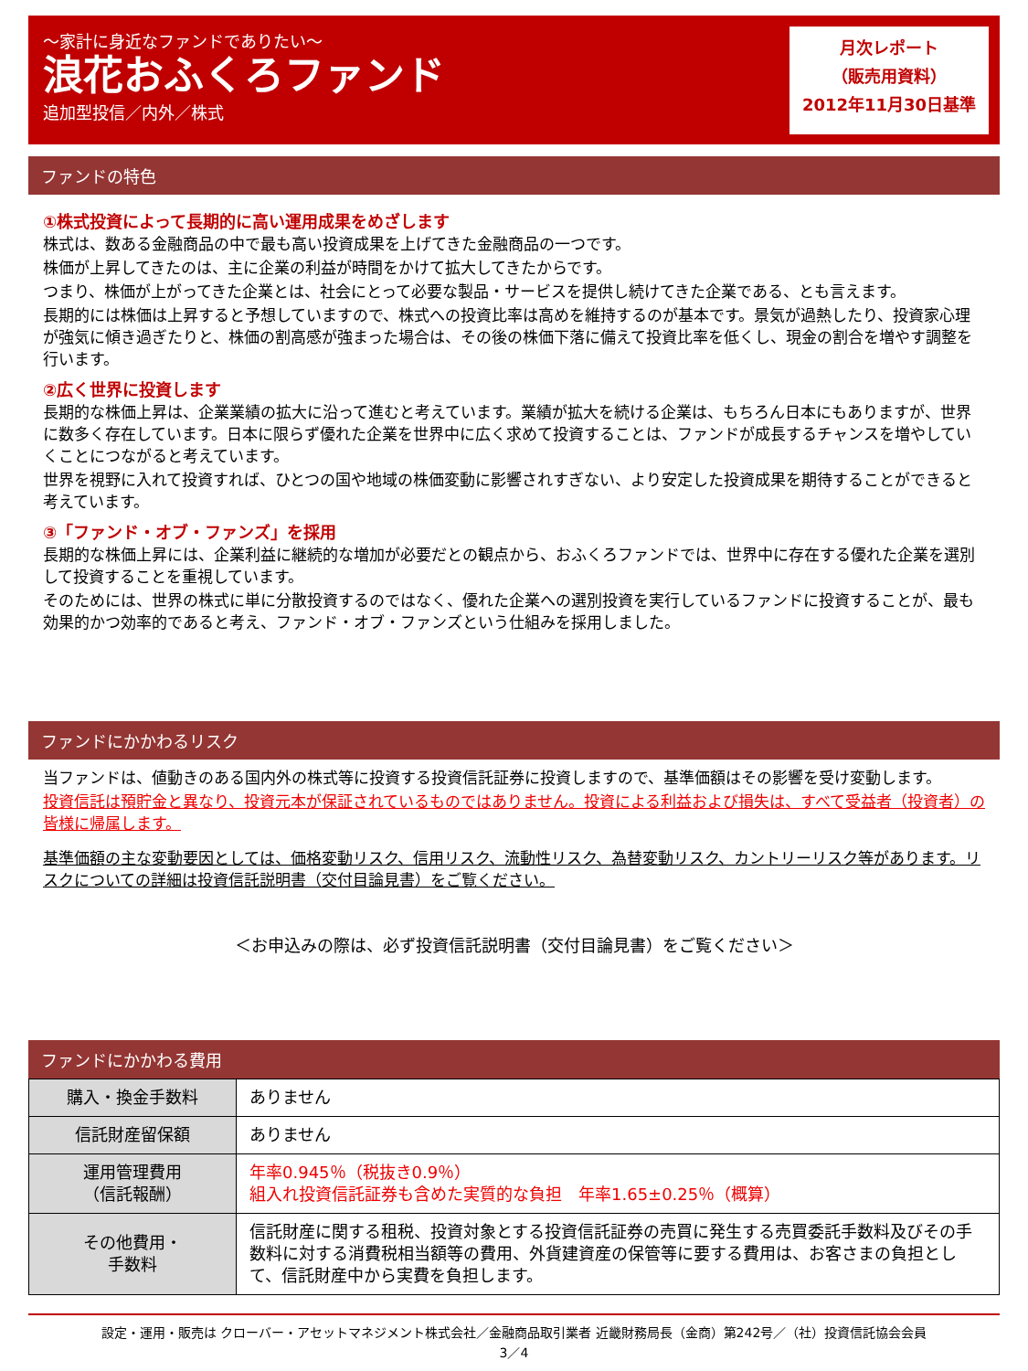～家計に身近なファンドでありたい～
浪花おふくろファンド
追加型投信／内外／株式
月次レポート
（販売用資料）
2012年11月30日基準
ファンドの特色
①株式投資によって長期的に高い運用成果をめざします
株式は、数ある金融商品の中で最も高い投資成果を上げてきた金融商品の一つです。
株価が上昇してきたのは、主に企業の利益が時間をかけて拡大してきたからです。
つまり、株価が上がってきた企業とは、社会にとって必要な製品・サービスを提供し続けてきた企業である、とも言えます。
長期的には株価は上昇すると予想していますので、株式への投資比率は高めを維持するのが基本です。景気が過熱したり、投資家心理が強気に傾き過ぎたりと、株価の割高感が強まった場合は、その後の株価下落に備えて投資比率を低くし、現金の割合を増やす調整を行います。
②広く世界に投資します
長期的な株価上昇は、企業業績の拡大に沿って進むと考えています。業績が拡大を続ける企業は、もちろん日本にもありますが、世界に数多く存在しています。日本に限らず優れた企業を世界中に広く求めて投資することは、ファンドが成長するチャンスを増やしていくことにつながると考えています。
世界を視野に入れて投資すれば、ひとつの国や地域の株価変動に影響されすぎない、より安定した投資成果を期待することができると考えています。
③「ファンド・オブ・ファンズ」を採用
長期的な株価上昇には、企業利益に継続的な増加が必要だとの観点から、おふくろファンドでは、世界中に存在する優れた企業を選別して投資することを重視しています。
そのためには、世界の株式に単に分散投資するのではなく、優れた企業への選別投資を実行しているファンドに投資することが、最も効果的かつ効率的であると考え、ファンド・オブ・ファンズという仕組みを採用しました。
ファンドにかかわるリスク
当ファンドは、値動きのある国内外の株式等に投資する投資信託証券に投資しますので、基準価額はその影響を受け変動します。
投資信託は預貯金と異なり、投資元本が保証されているものではありません。投資による利益および損失は、すべて受益者（投資者）の皆様に帰属します。
基準価額の主な変動要因としては、価格変動リスク、信用リスク、流動性リスク、為替変動リスク、カントリーリスク等があります。リスクについての詳細は投資信託説明書（交付目論見書）をご覧ください。
＜お申込みの際は、必ず投資信託説明書（交付目論見書）をご覧ください＞
ファンドにかかわる費用
| 購入・換金手数料 | ありません |
| 信託財産留保額 | ありません |
| 運用管理費用 （信託報酬） | 年率0.945％（税抜き0.9％） 組入れ投資信託証券も含めた実質的な負担 年率1.65±0.25％（概算） |
| その他費用・ 手数料 | 信託財産に関する租税、投資対象とする投資信託証券の売買に発生する売買委託手数料及びその手数料に対する消費税相当額等の費用、外貨建資産の保管等に要する費用は、お客さまの負担として、信託財産中から実費を負担します。 |
設定・運用・販売は クローバー・アセットマネジメント株式会社／金融商品取引業者 近畿財務局長（金商）第242号／（社）投資信託協会会員
3／4